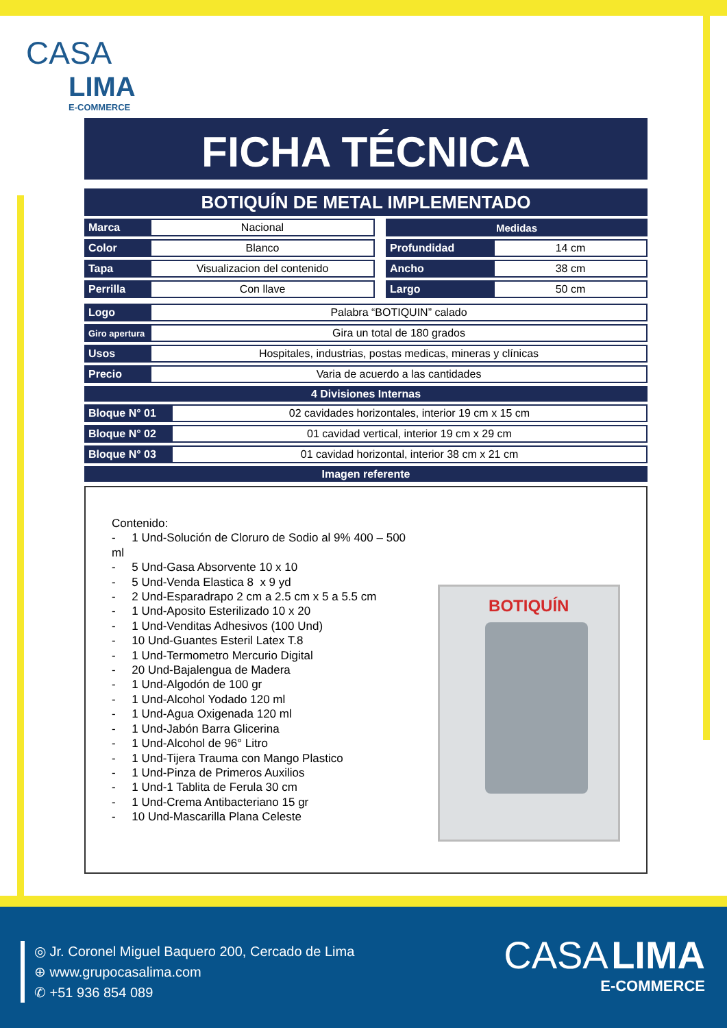CASA
LIMA
E-COMMERCE
FICHA TÉCNICA
BOTIQUÍN DE METAL IMPLEMENTADO
| Marca | Nacional |
| Color | Blanco |
| Tapa | Visualizacion del contenido |
| Perrilla | Con llave |
| Medidas | |
| --- | --- |
| Profundidad | 14 cm |
| Ancho | 38 cm |
| Largo | 50 cm |
| Logo | Palabra “BOTIQUIN” calado |
| Giro apertura | Gira un total de 180 grados |
| Usos | Hospitales, industrias, postas medicas, mineras y clínicas |
| Precio | Varia de acuerdo a las cantidades |
4 Divisiones Internas
| Bloque N° 01 | 02 cavidades horizontales, interior 19 cm x 15 cm |
| Bloque N° 02 | 01 cavidad vertical, interior 19 cm x 29 cm |
| Bloque N° 03 | 01 cavidad horizontal, interior 38 cm x 21 cm |
Imagen referente
Contenido:
- 1 Und-Solución de Cloruro de Sodio al 9% 400 – 500 ml
- 5 Und-Gasa Absorvente 10 x 10
- 5 Und-Venda Elastica 8 x 9 yd
- 2 Und-Esparadrapo 2 cm a 2.5 cm x 5 a 5.5 cm
- 1 Und-Aposito Esterilizado 10 x 20
- 1 Und-Venditas Adhesivos (100 Und)
- 10 Und-Guantes Esteril Latex T.8
- 1 Und-Termometro Mercurio Digital
- 20 Und-Bajalengua de Madera
- 1 Und-Algodón de 100 gr
- 1 Und-Alcohol Yodado 120 ml
- 1 Und-Agua Oxigenada 120 ml
- 1 Und-Jabón Barra Glicerina
- 1 Und-Alcohol de 96° Litro
- 1 Und-Tijera Trauma con Mango Plastico
- 1 Und-Pinza de Primeros Auxilios
- 1 Und-1 Tablita de Ferula 30 cm
- 1 Und-Crema Antibacteriano 15 gr
- 10 Und-Mascarilla Plana Celeste
BOTIQUÍN
◎ Jr. Coronel Miguel Baquero 200, Cercado de Lima
⊕ www.grupocasalima.com
✆ +51 936 854 089
CASA LIMA
E-COMMERCE